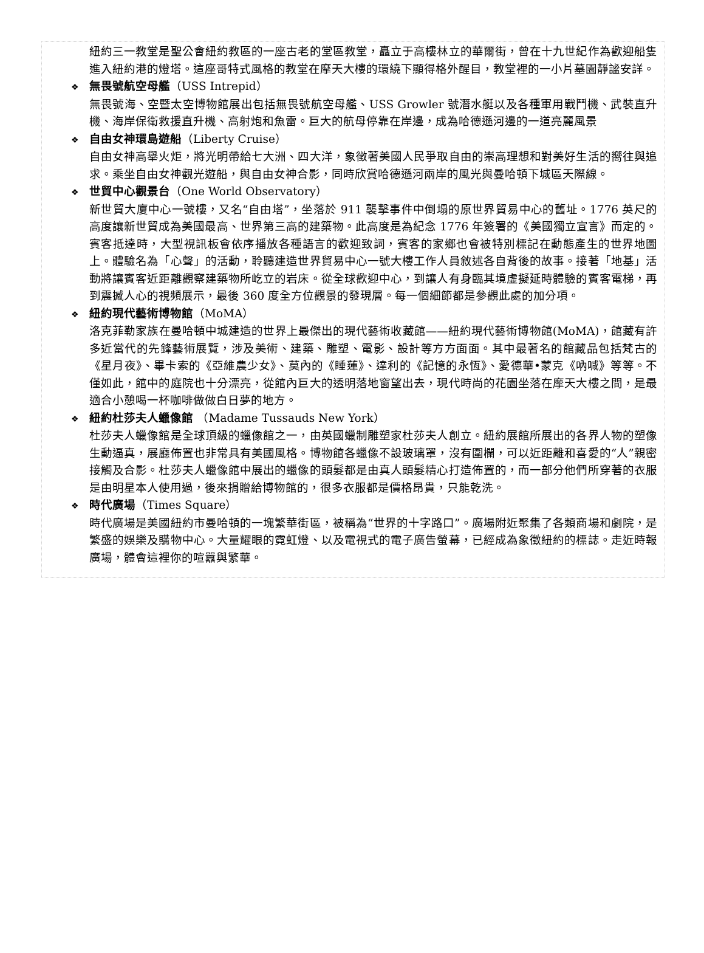紐約三一教堂是聖公會紐約教區的一座古老的堂區教堂，矗立于高樓林立的華爾街，曾在十九世紀作為歡迎船隻進入紐約港的燈塔。這座哥特式風格的教堂在摩天大樓的環繞下顯得格外醒目，教堂裡的一小片墓園靜謐安詳。
❖ 無畏號航空母艦（USS Intrepid）
無畏號海、空暨太空博物館展出包括無畏號航空母艦、USS Growler 號潛水艇以及各種軍用戰鬥機、武裝直升機、海岸保衛救援直升機、高射炮和魚雷。巨大的航母停靠在岸邊，成為哈德遜河邊的一道亮麗風景
❖ 自由女神環島遊船（Liberty Cruise）
自由女神高舉火炬，將光明帶給七大洲、四大洋，象徵著美國人民爭取自由的崇高理想和對美好生活的嚮往與追求。乘坐自由女神觀光遊船，與自由女神合影，同時欣賞哈德遜河兩岸的風光與曼哈頓下城區天際線。
❖ 世貿中心觀景台（One World Observatory）
新世貿大廈中心一號樓，又名“自由塔”，坐落於 911 襲擊事件中倒塌的原世界貿易中心的舊址。1776 英尺的高度讓新世貿成為美國最高、世界第三高的建築物。此高度是為紀念 1776 年簽署的《美國獨立宣言》而定的。賓客抵達時，大型視訊板會依序播放各種語言的歡迎致詞，賓客的家鄉也會被特別標記在動態產生的世界地圖上。體驗名為「心聲」的活動，聆聽建造世界貿易中心一號大樓工作人員敘述各自背後的故事。接著「地基」活動將讓賓客近距離觀察建築物所屹立的岩床。從全球歡迎中心，到讓人有身臨其境虛擬延時體驗的賓客電梯，再到震撼人心的視頻展示，最後 360 度全方位觀景的發現層。每一個細節都是參觀此處的加分項。
❖ 紐約現代藝術博物館（MoMA）
洛克菲勒家族在曼哈頓中城建造的世界上最傑出的現代藝術收藏館——紐約現代藝術博物館(MoMA)，館藏有許多近當代的先鋒藝術展覽，涉及美術、建築、雕塑、電影、設計等方方面面。其中最著名的館藏品包括梵古的《星月夜》、畢卡索的《亞維農少女》、莫內的《睡蓮》、達利的《記憶的永恆》、愛德華•蒙克《吶喊》等等。不僅如此，館中的庭院也十分漂亮，從館內巨大的透明落地窗望出去，現代時尚的花園坐落在摩天大樓之間，是最適合小憩喝一杯咖啡做做白日夢的地方。
❖ 紐約杜莎夫人蠟像館 （Madame Tussauds New York）
杜莎夫人蠟像館是全球頂級的蠟像館之一，由英國蠟制雕塑家杜莎夫人創立。紐約展館所展出的各界人物的塑像生動逼真，展廳佈置也非常具有美國風格。博物館各蠟像不設玻璃罩，沒有圍欄，可以近距離和喜愛的“人”親密接觸及合影。杜莎夫人蠟像館中展出的蠟像的頭髮都是由真人頭髮精心打造佈置的，而一部分他們所穿著的衣服是由明星本人使用過，後來捐贈給博物館的，很多衣服都是價格昂貴，只能乾洗。
❖ 時代廣場（Times Square）
時代廣場是美國紐約市曼哈頓的一塊繁華街區，被稱為“世界的十字路口”。廣場附近聚集了各類商場和劇院，是繁盛的娛樂及購物中心。大量耀眼的霓虹燈、以及電視式的電子廣告螢幕，已經成為象徵紐約的標誌。走近時報廣場，體會這裡你的喧囂與繁華。